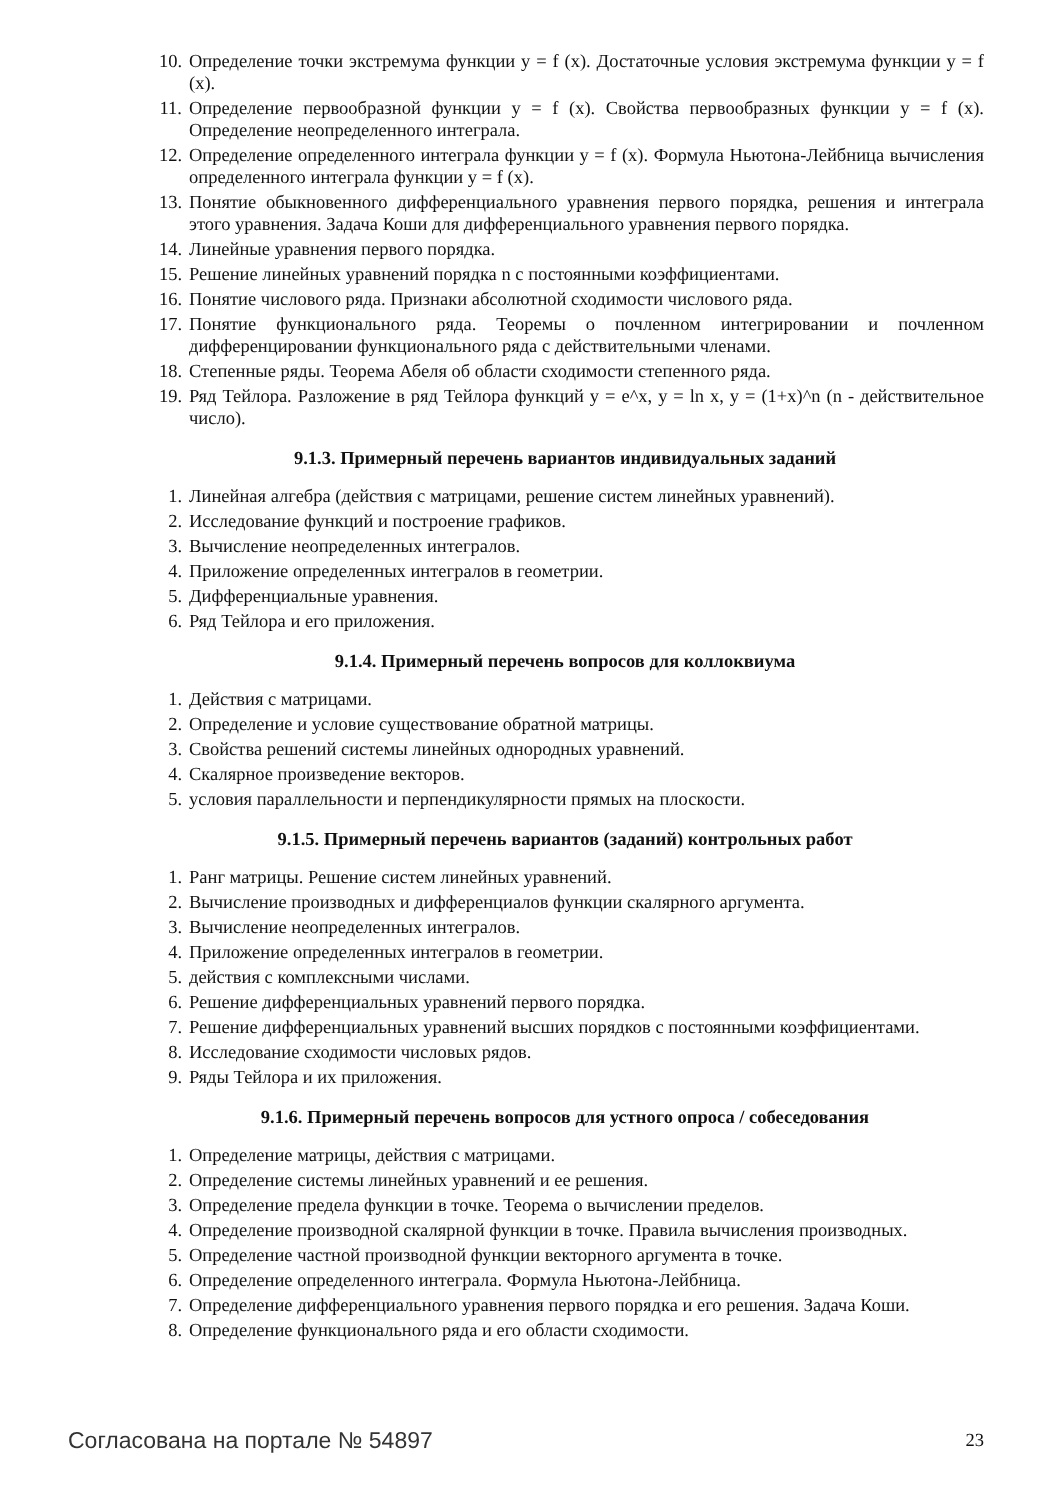10. Определение точки экстремума функции y = f (x). Достаточные условия экстремума функции y = f (x).
11. Определение первообразной функции y = f (x). Свойства первообразных функции y = f (x). Определение неопределенного интеграла.
12. Определение определенного интеграла функции y = f (x). Формула Ньютона-Лейбница вычисления определенного интеграла функции y = f (x).
13. Понятие обыкновенного дифференциального уравнения первого порядка, решения и интеграла этого уравнения. Задача Коши для дифференциального уравнения первого порядка.
14. Линейные уравнения первого порядка.
15. Решение линейных уравнений порядка n с постоянными коэффициентами.
16. Понятие числового ряда. Признаки абсолютной сходимости числового ряда.
17. Понятие функционального ряда. Теоремы о почленном интегрировании и почленном дифференцировании функционального ряда с действительными членами.
18. Степенные ряды. Теорема Абеля об области сходимости степенного ряда.
19. Ряд Тейлора. Разложение в ряд Тейлора функций y = e^x, y = ln x, y = (1+x)^n (n - действительное число).
9.1.3. Примерный перечень вариантов индивидуальных заданий
1. Линейная алгебра (действия с матрицами, решение систем линейных уравнений).
2. Исследование функций и построение графиков.
3. Вычисление неопределенных интегралов.
4. Приложение определенных интегралов в геометрии.
5. Дифференциальные уравнения.
6. Ряд Тейлора и его приложения.
9.1.4. Примерный перечень вопросов для коллоквиума
1. Действия с матрицами.
2. Определение и условие существование обратной матрицы.
3. Свойства решений системы линейных однородных уравнений.
4. Скалярное произведение векторов.
5. условия параллельности и перпендикулярности прямых на плоскости.
9.1.5. Примерный перечень вариантов (заданий) контрольных работ
1. Ранг матрицы. Решение систем линейных уравнений.
2. Вычисление производных и дифференциалов функции скалярного аргумента.
3. Вычисление неопределенных интегралов.
4. Приложение определенных интегралов в геометрии.
5. действия с комплексными числами.
6. Решение дифференциальных уравнений первого порядка.
7. Решение дифференциальных уравнений высших порядков с постоянными коэффициентами.
8. Исследование сходимости числовых рядов.
9. Ряды Тейлора и их приложения.
9.1.6. Примерный перечень вопросов для устного опроса / собеседования
1. Определение матрицы, действия с матрицами.
2. Определение системы линейных уравнений и ее решения.
3. Определение предела функции в точке. Теорема о вычислении пределов.
4. Определение производной скалярной функции в точке. Правила вычисления производных.
5. Определение частной производной функции векторного аргумента в точке.
6. Определение определенного интеграла. Формула Ньютона-Лейбница.
7. Определение дифференциального уравнения первого порядка и его решения. Задача Коши.
8. Определение функционального ряда и его области сходимости.
Согласована на портале № 54897 23